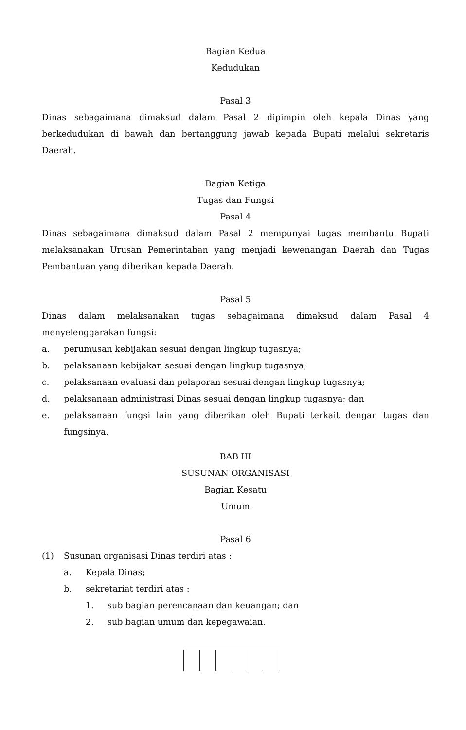Bagian Kedua
Kedudukan
Pasal 3
Dinas sebagaimana dimaksud dalam Pasal 2 dipimpin oleh kepala Dinas yang berkedudukan di bawah dan bertanggung jawab kepada Bupati melalui sekretaris Daerah.
Bagian Ketiga
Tugas dan Fungsi
Pasal 4
Dinas sebagaimana dimaksud dalam Pasal 2 mempunyai tugas membantu Bupati melaksanakan Urusan Pemerintahan yang menjadi kewenangan Daerah dan Tugas Pembantuan yang diberikan kepada Daerah.
Pasal 5
Dinas dalam melaksanakan tugas sebagaimana dimaksud dalam Pasal 4
menyelenggarakan fungsi:
a. perumusan kebijakan sesuai dengan lingkup tugasnya;
b. pelaksanaan kebijakan sesuai dengan lingkup tugasnya;
c. pelaksanaan evaluasi dan pelaporan sesuai dengan lingkup tugasnya;
d. pelaksanaan administrasi Dinas sesuai dengan lingkup tugasnya; dan
e. pelaksanaan fungsi lain yang diberikan oleh Bupati terkait dengan tugas dan fungsinya.
BAB III
SUSUNAN ORGANISASI
Bagian Kesatu
Umum
Pasal 6
(1) Susunan organisasi Dinas terdiri atas :
a. Kepala Dinas;
b. sekretariat terdiri atas :
1. sub bagian perencanaan dan keuangan; dan
2. sub bagian umum dan kepegawaian.